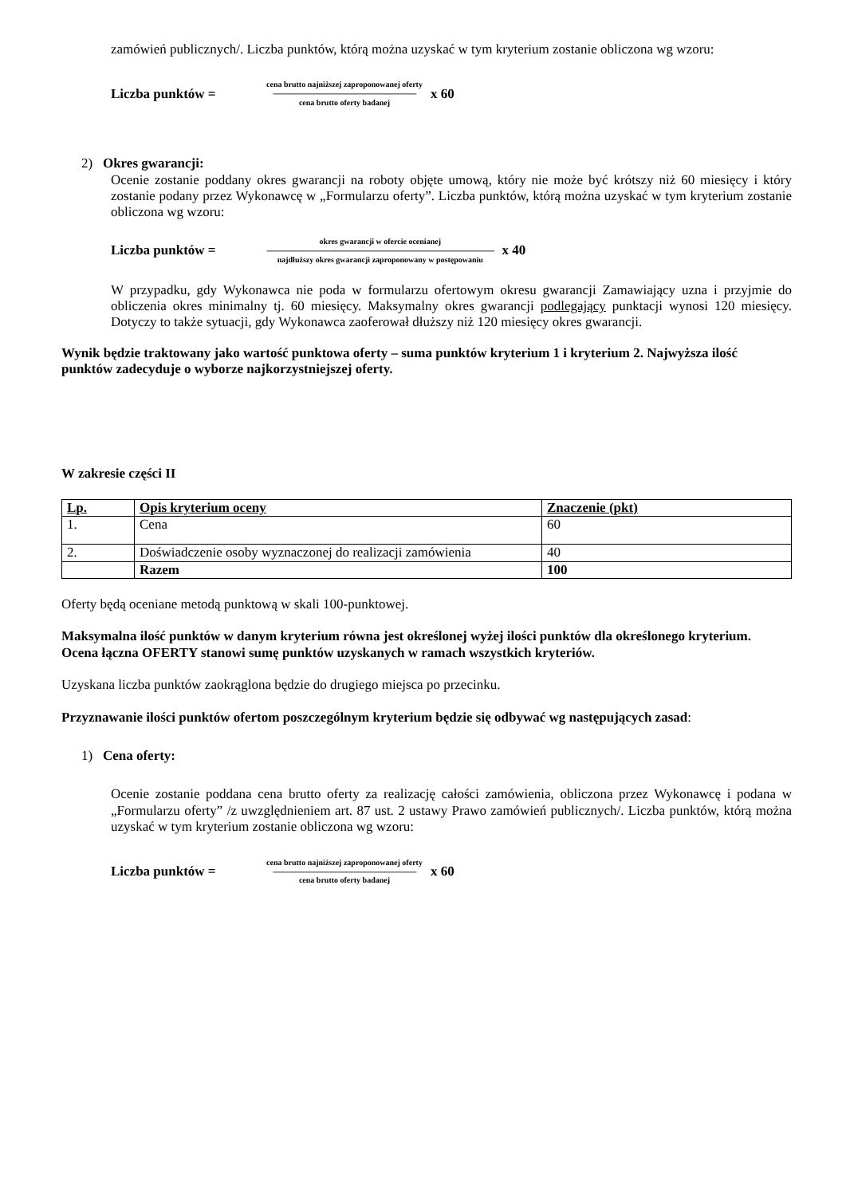zamówień publicznych/. Liczba punktów, którą można uzyskać w tym kryterium zostanie obliczona wg wzoru:
Liczba punktów =
cena brutto najniższej zaproponowanej oferty
------------------------------------------------------------------------------------------
cena brutto oferty badanej
x 60
2) Okres gwarancji:
Ocenie zostanie poddany okres gwarancji na roboty objęte umową, który nie może być krótszy niż 60 miesięcy i który zostanie podany przez Wykonawcę w „Formularzu oferty”. Liczba punktów, którą można uzyskać w tym kryterium zostanie obliczona wg wzoru:
Liczba punktów =
okres gwarancji w ofercie ocenianej
-----------------------------------------------------------------------------------------------------------------------------------------------
najdłuższy okres gwarancji zaproponowany w postępowaniu
x 40
W przypadku, gdy Wykonawca nie poda w formularzu ofertowym okresu gwarancji Zamawiający uzna i przyjmie do obliczenia okres minimalny tj. 60 miesięcy. Maksymalny okres gwarancji podlegający punktacji wynosi 120 miesięcy. Dotyczy to także sytuacji, gdy Wykonawca zaoferował dłuższy niż 120 miesięcy okres gwarancji.
Wynik będzie traktowany jako wartość punktowa oferty – suma punktów kryterium 1 i kryterium 2. Najwyższa ilość punktów zadecyduje o wyborze najkorzystniejszej oferty.
W zakresie części II
| Lp. | Opis kryterium oceny | Znaczenie (pkt) |
| --- | --- | --- |
| 1. | Cena | 60 |
| 2. | Doświadczenie osoby wyznaczonej do realizacji zamówienia | 40 |
| | Razem | 100 |
Oferty będą oceniane metodą punktową w skali 100-punktowej.
Maksymalna ilość punktów w danym kryterium równa jest określonej wyżej ilości punktów dla określonego kryterium.
Ocena łączna OFERTY stanowi sumę punktów uzyskanych w ramach wszystkich kryteriów.
Uzyskana liczba punktów zaokrąglona będzie do drugiego miejsca po przecinku.
Przyznawanie ilości punktów ofertom poszczególnym kryterium będzie się odbywać wg następujących zasad:
1) Cena oferty:
Ocenie zostanie poddana cena brutto oferty za realizację całości zamówienia, obliczona przez Wykonawcę i podana w „Formularzu oferty” /z uwzględnieniem art. 87 ust. 2 ustawy Prawo zamówień publicznych/. Liczba punktów, którą można uzyskać w tym kryterium zostanie obliczona wg wzoru:
Liczba punktów =
cena brutto najniższej zaproponowanej oferty
------------------------------------------------------------------------------------------
cena brutto oferty badanej
x 60